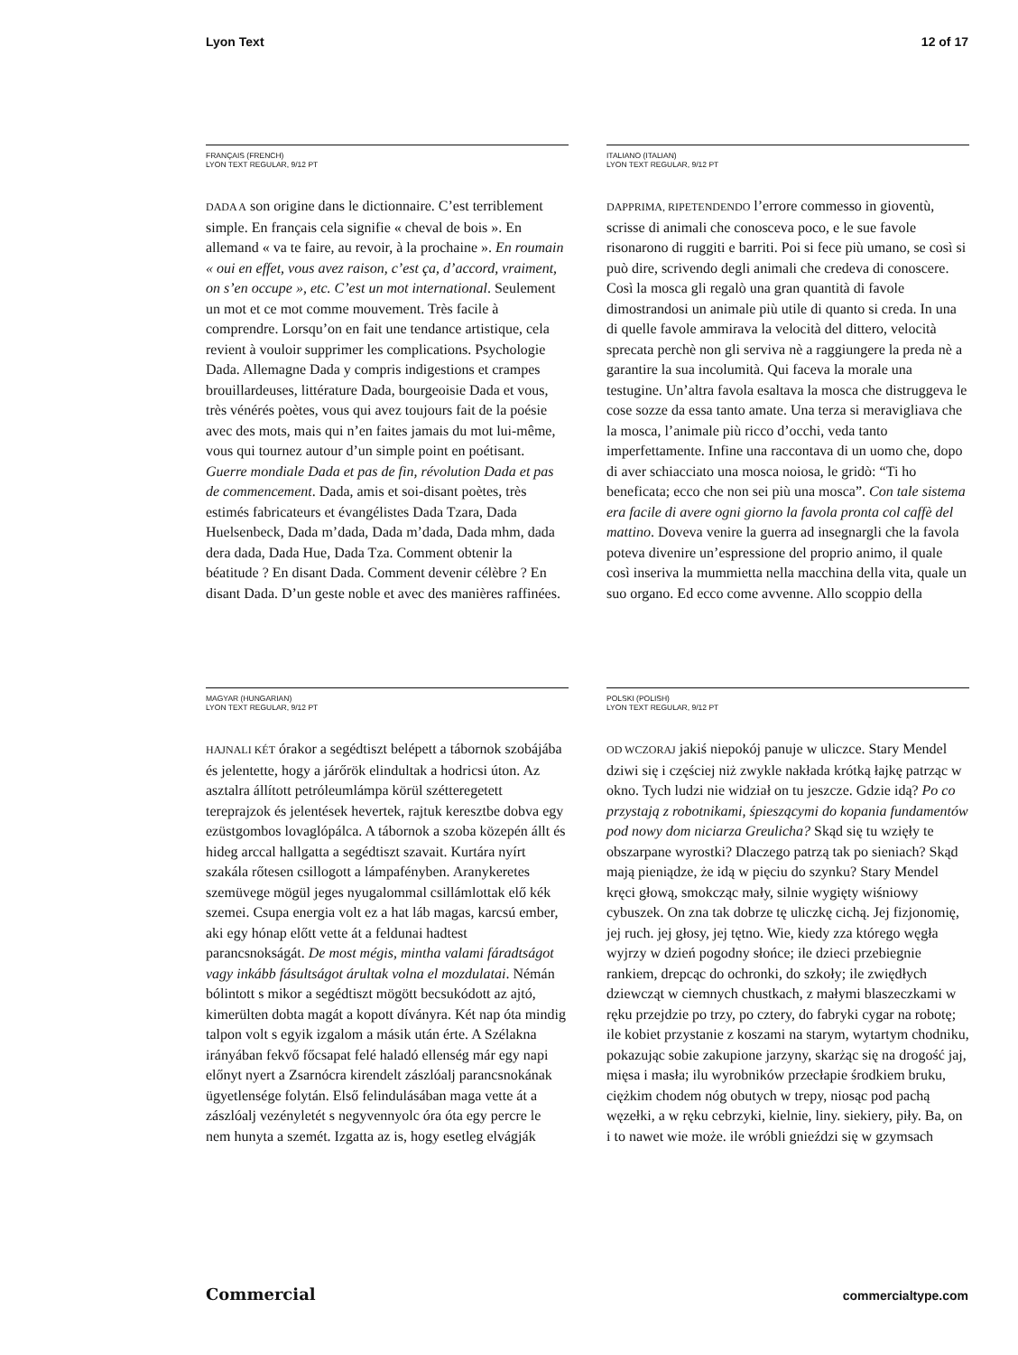Lyon Text 12 of 17
FRANÇAIS (FRENCH)
LYON TEXT REGULAR, 9/12 PT
DADA A son origine dans le dictionnaire. C’est terriblement simple. En français cela signifie « cheval de bois ». En allemand « va te faire, au revoir, à la prochaine ». En roumain « oui en effet, vous avez raison, c’est ça, d’accord, vraiment, on s’en occupe », etc. C’est un mot international. Seulement un mot et ce mot comme mouvement. Très facile à comprendre. Lorsqu’on en fait une tendance artistique, cela revient à vouloir supprimer les complications. Psychologie Dada. Allemagne Dada y compris indigestions et crampes brouillardeuses, littérature Dada, bourgeoisie Dada et vous, très vénérés poètes, vous qui avez toujours fait de la poésie avec des mots, mais qui n’en faites jamais du mot lui-même, vous qui tournez autour d’un simple point en poétisant. Guerre mondiale Dada et pas de fin, révolution Dada et pas de commencement. Dada, amis et soi-disant poètes, très estimés fabricateurs et évangélistes Dada Tzara, Dada Huelsenbeck, Dada m’dada, Dada m’dada, Dada mhm, dada dera dada, Dada Hue, Dada Tza. Comment obtenir la béatitude ? En disant Dada. Comment devenir célèbre ? En disant Dada. D’un geste noble et avec des manières raffinées.
ITALIANO (ITALIAN)
LYON TEXT REGULAR, 9/12 PT
DAPPRIMA, RIPETENDENDO l’errore commesso in gioventù, scrisse di animali che conosceva poco, e le sue favole risonarono di ruggiti e barriti. Poi si fece più umano, se così si può dire, scrivendo degli animali che credeva di conoscere. Così la mosca gli regalò una gran quantità di favole dimostrandosi un animale più utile di quanto si creda. In una di quelle favole ammirava la velocità del dittero, velocità sprecata perchè non gli serviva nè a raggiungere la preda nè a garantire la sua incolumità. Qui faceva la morale una testugine. Un’altra favola esaltava la mosca che distruggeva le cose sozze da essa tanto amate. Una terza si meravigliava che la mosca, l’animale più ricco d’occhi, veda tanto imperfettamente. Infine una raccontava di un uomo che, dopo di aver schiacciato una mosca noiosa, le gridò: “Ti ho beneficata; ecco che non sei più una mosca”. Con tale sistema era facile di avere ogni giorno la favola pronta col caffè del mattino. Doveva venire la guerra ad insegnargli che la favola poteva divenire un’espressione del proprio animo, il quale così inseriva la mummietta nella macchina della vita, quale un suo organo. Ed ecco come avvenne. Allo scoppio della
MAGYAR (HUNGARIAN)
LYON TEXT REGULAR, 9/12 PT
HAJNALI KÉT órakor a segédtiszt belépett a tábornok szobájába és jelentette, hogy a járőrök elindultak a hodricsi úton. Az asztalra állított petróleumlámpa körül szétteregetett tereprajzok és jelentések hevertek, rajtuk keresztbe dobva egy ezüstgombos lovaglópálca. A tábornok a szoba közepén állt és hideg arccal hallgatta a segédtiszt szavait. Kurtára nyírt szakála rőtesen csillogott a lámpafényben. Aranykeretes szemüvege mögül jeges nyugalommal csillámlottak elő kék szemei. Csupa energia volt ez a hat láb magas, karcsú ember, aki egy hónap előtt vette át a feldunai hadtest parancsnokságát. De most mégis, mintha valami fáradtságot vagy inkább fásultságot árultak volna el mozdulatai. Némán bólintott s mikor a segédtiszt mögött becsukódott az ajtó, kimerülten dobta magát a kopott díványra. Két nap óta mindig talpon volt s egyik izgalom a másik után érte. A Szélakna irányában fekvő főcsapat felé haladó ellenség már egy napi előnyt nyert a Zsarnócra kirendelt zászlóalj parancsnokának ügyetlensége folytán. Első felindulásában maga vette át a zászlóalj vezényletét s negyvennyolc óra óta egy percre le nem hunyta a szemét. Izgatta az is, hogy esetleg elvágják
POLSKI (POLISH)
LYON TEXT REGULAR, 9/12 PT
OD WCZORAJ jakiś niepokój panuje w uliczce. Stary Mendel dziwi się i częściej niż zwykle nakłada krótką łajkę patrząc w okno. Tych ludzi nie widział on tu jeszcze. Gdzie idą? Po co przystają z robotnikami, śpieszącymi do kopania fundamentów pod nowy dom niciarza Greulicha? Skąd się tu wzięły te obszarpane wyrostki? Dlaczego patrzą tak po sieniach? Skąd mają pieniądze, że idą w pięciu do szynku? Stary Mendel kręci głową, smokcząc mały, silnie wygięty wiśniowy cybuszek. On zna tak dobrze tę uliczkę cichą. Jej fizjonomię, jej ruch. jej głosy, jej tętno. Wie, kiedy zza którego węgła wyjrzy w dzień pogodny słońce; ile dzieci przebiegnie rankiem, drepcąc do ochronki, do szkoły; ile zwiędłych dziewcząt w ciemnych chustkach, z małymi blaszeczkami w ręku przejdzie po trzy, po cztery, do fabryki cygar na robotę; ile kobiet przystanie z koszami na starym, wytartym chodniku, pokazując sobie zakupione jarzyny, skarżąc się na drogość jaj, mięsa i masła; ilu wyrobników przecłapie środkiem bruku, ciężkim chodem nóg obutych w trepy, niosąc pod pachą węzełki, a w ręku cebrzyki, kielnie, liny. siekiery, piły. Ba, on i to nawet wie może. ile wróbli gnieździ się w gzymsach
Commercial commercialtype.com